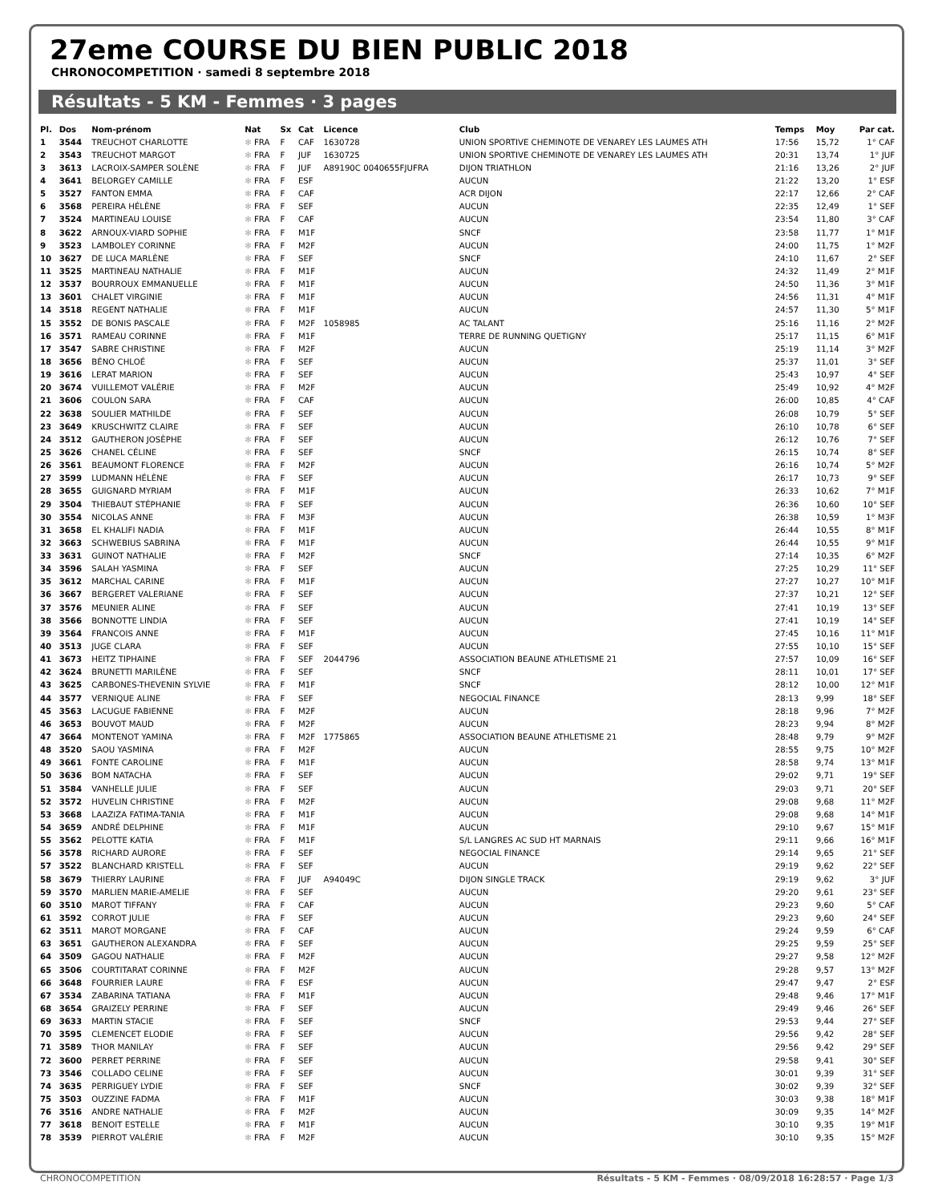27eme COURSE DU BIEN PUBLIC 2018
CHRONOCOMPETITION · samedi 8 septembre 2018
Résultats - 5 KM - Femmes · 3 pages
| Pl. | Dos | Nom-prénom | Nat | Sx | Cat | Licence | Club | Temps | Moy | Par cat. |
| --- | --- | --- | --- | --- | --- | --- | --- | --- | --- | --- |
| 1 | 3544 | TREUCHOT CHARLOTTE | ✻ FRA | F | CAF | 1630728 | UNION SPORTIVE CHEMINOTE DE VENAREY LES LAUMES ATH | 17:56 | 15,72 | 1° CAF |
| 2 | 3543 | TREUCHOT MARGOT | ✻ FRA | F | JUF | 1630725 | UNION SPORTIVE CHEMINOTE DE VENAREY LES LAUMES ATH | 20:31 | 13,74 | 1° JUF |
| 3 | 3613 | LACROIX-SAMPER SOLÈNE | ✻ FRA | F | JUF | A89190C 0040655FJUFRA | DIJON TRIATHLON | 21:16 | 13,26 | 2° JUF |
| 4 | 3641 | BELORGEY CAMILLE | ✻ FRA | F | ESF | | AUCUN | 21:22 | 13,20 | 1° ESF |
| 5 | 3527 | FANTON EMMA | ✻ FRA | F | CAF | | ACR DIJON | 22:17 | 12,66 | 2° CAF |
| 6 | 3568 | PEREIRA HÉLÈNE | ✻ FRA | F | SEF | | AUCUN | 22:35 | 12,49 | 1° SEF |
| 7 | 3524 | MARTINEAU LOUISE | ✻ FRA | F | CAF | | AUCUN | 23:54 | 11,80 | 3° CAF |
| 8 | 3622 | ARNOUX-VIARD SOPHIE | ✻ FRA | F | M1F | | SNCF | 23:58 | 11,77 | 1° M1F |
| 9 | 3523 | LAMBOLEY CORINNE | ✻ FRA | F | M2F | | AUCUN | 24:00 | 11,75 | 1° M2F |
| 10 | 3627 | DE LUCA MARLÈNE | ✻ FRA | F | SEF | | SNCF | 24:10 | 11,67 | 2° SEF |
| 11 | 3525 | MARTINEAU NATHALIE | ✻ FRA | F | M1F | | AUCUN | 24:32 | 11,49 | 2° M1F |
| 12 | 3537 | BOURROUX EMMANUELLE | ✻ FRA | F | M1F | | AUCUN | 24:50 | 11,36 | 3° M1F |
| 13 | 3601 | CHALET VIRGINIE | ✻ FRA | F | M1F | | AUCUN | 24:56 | 11,31 | 4° M1F |
| 14 | 3518 | REGENT NATHALIE | ✻ FRA | F | M1F | | AUCUN | 24:57 | 11,30 | 5° M1F |
| 15 | 3552 | DE BONIS PASCALE | ✻ FRA | F | M2F | 1058985 | AC TALANT | 25:16 | 11,16 | 2° M2F |
| 16 | 3571 | RAMEAU CORINNE | ✻ FRA | F | M1F | | TERRE DE RUNNING QUETIGNY | 25:17 | 11,15 | 6° M1F |
| 17 | 3547 | SABRE CHRISTINE | ✻ FRA | F | M2F | | AUCUN | 25:19 | 11,14 | 3° M2F |
| 18 | 3656 | BÉNO CHLOÉ | ✻ FRA | F | SEF | | AUCUN | 25:37 | 11,01 | 3° SEF |
| 19 | 3616 | LERAT MARION | ✻ FRA | F | SEF | | AUCUN | 25:43 | 10,97 | 4° SEF |
| 20 | 3674 | VUILLEMOT VALÉRIE | ✻ FRA | F | M2F | | AUCUN | 25:49 | 10,92 | 4° M2F |
| 21 | 3606 | COULON SARA | ✻ FRA | F | CAF | | AUCUN | 26:00 | 10,85 | 4° CAF |
| 22 | 3638 | SOULIER MATHILDE | ✻ FRA | F | SEF | | AUCUN | 26:08 | 10,79 | 5° SEF |
| 23 | 3649 | KRUSCHWITZ CLAIRE | ✻ FRA | F | SEF | | AUCUN | 26:10 | 10,78 | 6° SEF |
| 24 | 3512 | GAUTHERON JOSÈPHE | ✻ FRA | F | SEF | | AUCUN | 26:12 | 10,76 | 7° SEF |
| 25 | 3626 | CHANEL CÉLINE | ✻ FRA | F | SEF | | SNCF | 26:15 | 10,74 | 8° SEF |
| 26 | 3561 | BEAUMONT FLORENCE | ✻ FRA | F | M2F | | AUCUN | 26:16 | 10,74 | 5° M2F |
| 27 | 3599 | LUDMANN HÉLÈNE | ✻ FRA | F | SEF | | AUCUN | 26:17 | 10,73 | 9° SEF |
| 28 | 3655 | GUIGNARD MYRIAM | ✻ FRA | F | M1F | | AUCUN | 26:33 | 10,62 | 7° M1F |
| 29 | 3504 | THIEBAUT STÉPHANIE | ✻ FRA | F | SEF | | AUCUN | 26:36 | 10,60 | 10° SEF |
| 30 | 3554 | NICOLAS ANNE | ✻ FRA | F | M3F | | AUCUN | 26:38 | 10,59 | 1° M3F |
| 31 | 3658 | EL KHALIFI NADIA | ✻ FRA | F | M1F | | AUCUN | 26:44 | 10,55 | 8° M1F |
| 32 | 3663 | SCHWEBIUS SABRINA | ✻ FRA | F | M1F | | AUCUN | 26:44 | 10,55 | 9° M1F |
| 33 | 3631 | GUINOT NATHALIE | ✻ FRA | F | M2F | | SNCF | 27:14 | 10,35 | 6° M2F |
| 34 | 3596 | SALAH YASMINA | ✻ FRA | F | SEF | | AUCUN | 27:25 | 10,29 | 11° SEF |
| 35 | 3612 | MARCHAL CARINE | ✻ FRA | F | M1F | | AUCUN | 27:27 | 10,27 | 10° M1F |
| 36 | 3667 | BERGERET VALERIANE | ✻ FRA | F | SEF | | AUCUN | 27:37 | 10,21 | 12° SEF |
| 37 | 3576 | MEUNIER ALINE | ✻ FRA | F | SEF | | AUCUN | 27:41 | 10,19 | 13° SEF |
| 38 | 3566 | BONNOTTE LINDIA | ✻ FRA | F | SEF | | AUCUN | 27:41 | 10,19 | 14° SEF |
| 39 | 3564 | FRANCOIS ANNE | ✻ FRA | F | M1F | | AUCUN | 27:45 | 10,16 | 11° M1F |
| 40 | 3513 | JUGE CLARA | ✻ FRA | F | SEF | | AUCUN | 27:55 | 10,10 | 15° SEF |
| 41 | 3673 | HEITZ TIPHAINE | ✻ FRA | F | SEF | 2044796 | ASSOCIATION BEAUNE ATHLETISME 21 | 27:57 | 10,09 | 16° SEF |
| 42 | 3624 | BRUNETTI MARILÈNE | ✻ FRA | F | SEF | | SNCF | 28:11 | 10,01 | 17° SEF |
| 43 | 3625 | CARBONES-THEVENIN SYLVIE | ✻ FRA | F | M1F | | SNCF | 28:12 | 10,00 | 12° M1F |
| 44 | 3577 | VERNIQUE ALINE | ✻ FRA | F | SEF | | NEGOCIAL FINANCE | 28:13 | 9,99 | 18° SEF |
| 45 | 3563 | LACUGUE FABIENNE | ✻ FRA | F | M2F | | AUCUN | 28:18 | 9,96 | 7° M2F |
| 46 | 3653 | BOUVOT MAUD | ✻ FRA | F | M2F | | AUCUN | 28:23 | 9,94 | 8° M2F |
| 47 | 3664 | MONTENOT YAMINA | ✻ FRA | F | M2F | 1775865 | ASSOCIATION BEAUNE ATHLETISME 21 | 28:48 | 9,79 | 9° M2F |
| 48 | 3520 | SAOU YASMINA | ✻ FRA | F | M2F | | AUCUN | 28:55 | 9,75 | 10° M2F |
| 49 | 3661 | FONTE CAROLINE | ✻ FRA | F | M1F | | AUCUN | 28:58 | 9,74 | 13° M1F |
| 50 | 3636 | BOM NATACHA | ✻ FRA | F | SEF | | AUCUN | 29:02 | 9,71 | 19° SEF |
| 51 | 3584 | VANHELLE JULIE | ✻ FRA | F | SEF | | AUCUN | 29:03 | 9,71 | 20° SEF |
| 52 | 3572 | HUVELIN CHRISTINE | ✻ FRA | F | M2F | | AUCUN | 29:08 | 9,68 | 11° M2F |
| 53 | 3668 | LAAZIZA FATIMA-TANIA | ✻ FRA | F | M1F | | AUCUN | 29:08 | 9,68 | 14° M1F |
| 54 | 3659 | ANDRÉ DELPHINE | ✻ FRA | F | M1F | | AUCUN | 29:10 | 9,67 | 15° M1F |
| 55 | 3562 | PELOTTE KATIA | ✻ FRA | F | M1F | | S/L LANGRES AC SUD HT MARNAIS | 29:11 | 9,66 | 16° M1F |
| 56 | 3578 | RICHARD AURORE | ✻ FRA | F | SEF | | NEGOCIAL FINANCE | 29:14 | 9,65 | 21° SEF |
| 57 | 3522 | BLANCHARD KRISTELL | ✻ FRA | F | SEF | | AUCUN | 29:19 | 9,62 | 22° SEF |
| 58 | 3679 | THIERRY LAURINE | ✻ FRA | F | JUF | A94049C | DIJON SINGLE TRACK | 29:19 | 9,62 | 3° JUF |
| 59 | 3570 | MARLIEN MARIE-AMELIE | ✻ FRA | F | SEF | | AUCUN | 29:20 | 9,61 | 23° SEF |
| 60 | 3510 | MAROT TIFFANY | ✻ FRA | F | CAF | | AUCUN | 29:23 | 9,60 | 5° CAF |
| 61 | 3592 | CORROT JULIE | ✻ FRA | F | SEF | | AUCUN | 29:23 | 9,60 | 24° SEF |
| 62 | 3511 | MAROT MORGANE | ✻ FRA | F | CAF | | AUCUN | 29:24 | 9,59 | 6° CAF |
| 63 | 3651 | GAUTHERON ALEXANDRA | ✻ FRA | F | SEF | | AUCUN | 29:25 | 9,59 | 25° SEF |
| 64 | 3509 | GAGOU NATHALIE | ✻ FRA | F | M2F | | AUCUN | 29:27 | 9,58 | 12° M2F |
| 65 | 3506 | COURTITARAT CORINNE | ✻ FRA | F | M2F | | AUCUN | 29:28 | 9,57 | 13° M2F |
| 66 | 3648 | FOURRIER LAURE | ✻ FRA | F | ESF | | AUCUN | 29:47 | 9,47 | 2° ESF |
| 67 | 3534 | ZABARINA TATIANA | ✻ FRA | F | M1F | | AUCUN | 29:48 | 9,46 | 17° M1F |
| 68 | 3654 | GRAIZELY PERRINE | ✻ FRA | F | SEF | | AUCUN | 29:49 | 9,46 | 26° SEF |
| 69 | 3633 | MARTIN STACIE | ✻ FRA | F | SEF | | SNCF | 29:53 | 9,44 | 27° SEF |
| 70 | 3595 | CLEMENCET ELODIE | ✻ FRA | F | SEF | | AUCUN | 29:56 | 9,42 | 28° SEF |
| 71 | 3589 | THOR MANILAY | ✻ FRA | F | SEF | | AUCUN | 29:56 | 9,42 | 29° SEF |
| 72 | 3600 | PERRET PERRINE | ✻ FRA | F | SEF | | AUCUN | 29:58 | 9,41 | 30° SEF |
| 73 | 3546 | COLLADO CELINE | ✻ FRA | F | SEF | | AUCUN | 30:01 | 9,39 | 31° SEF |
| 74 | 3635 | PERRIGUEY LYDIE | ✻ FRA | F | SEF | | SNCF | 30:02 | 9,39 | 32° SEF |
| 75 | 3503 | OUZZINE FADMA | ✻ FRA | F | M1F | | AUCUN | 30:03 | 9,38 | 18° M1F |
| 76 | 3516 | ANDRE NATHALIE | ✻ FRA | F | M2F | | AUCUN | 30:09 | 9,35 | 14° M2F |
| 77 | 3618 | BENOIT ESTELLE | ✻ FRA | F | M1F | | AUCUN | 30:10 | 9,35 | 19° M1F |
| 78 | 3539 | PIERROT VALÉRIE | ✻ FRA | F | M2F | | AUCUN | 30:10 | 9,35 | 15° M2F |
CHRONOCOMPETITION Résultats - 5 KM - Femmes · 08/09/2018 16:28:57 · Page 1/3